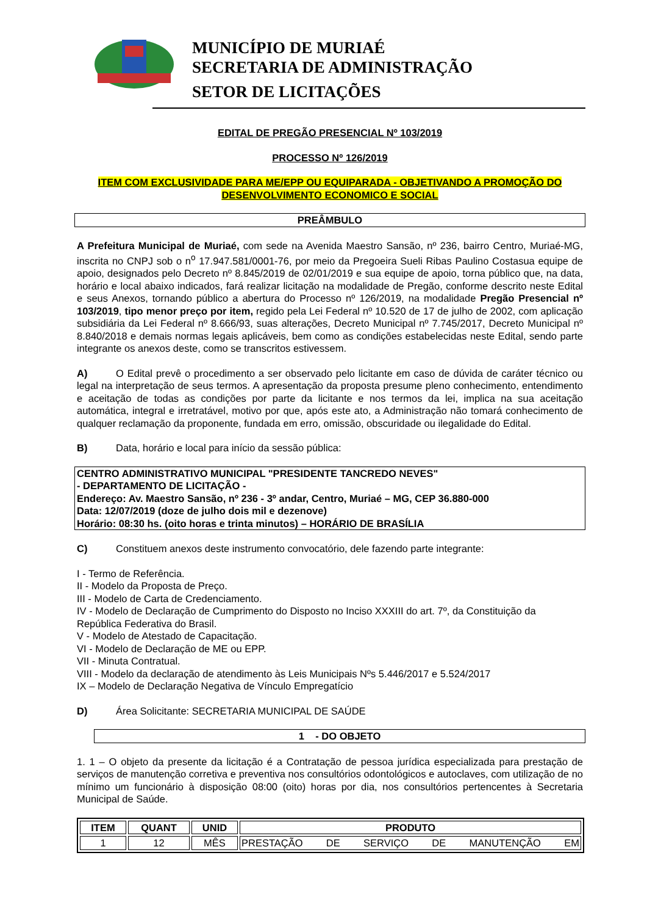MUNICÍPIO DE MURIAÉ
SECRETARIA DE ADMINISTRAÇÃO
SETOR DE LICITAÇÕES
EDITAL DE PREGÃO PRESENCIAL Nº 103/2019
PROCESSO Nº 126/2019
ITEM COM EXCLUSIVIDADE PARA ME/EPP OU EQUIPARADA - OBJETIVANDO A PROMOÇÃO DO DESENVOLVIMENTO ECONOMICO E SOCIAL
PREÂMBULO
A Prefeitura Municipal de Muriaé, com sede na Avenida Maestro Sansão, nº 236, bairro Centro, Muriaé-MG, inscrita no CNPJ sob o n<sup>o</sup> 17.947.581/0001-76, por meio da Pregoeira Sueli Ribas Paulino Costasua equipe de apoio, designados pelo Decreto nº 8.845/2019 de 02/01/2019 e sua equipe de apoio, torna público que, na data, horário e local abaixo indicados, fará realizar licitação na modalidade de Pregão, conforme descrito neste Edital e seus Anexos, tornando público a abertura do Processo nº 126/2019, na modalidade Pregão Presencial nº 103/2019, tipo menor preço por item, regido pela Lei Federal nº 10.520 de 17 de julho de 2002, com aplicação subsidiária da Lei Federal nº 8.666/93, suas alterações, Decreto Municipal nº 7.745/2017, Decreto Municipal nº 8.840/2018 e demais normas legais aplicáveis, bem como as condições estabelecidas neste Edital, sendo parte integrante os anexos deste, como se transcritos estivessem.
A) O Edital prevê o procedimento a ser observado pelo licitante em caso de dúvida de caráter técnico ou legal na interpretação de seus termos. A apresentação da proposta presume pleno conhecimento, entendimento e aceitação de todas as condições por parte da licitante e nos termos da lei, implica na sua aceitação automática, integral e irretratável, motivo por que, após este ato, a Administração não tomará conhecimento de qualquer reclamação da proponente, fundada em erro, omissão, obscuridade ou ilegalidade do Edital.
B) Data, horário e local para início da sessão pública:
CENTRO ADMINISTRATIVO MUNICIPAL "PRESIDENTE TANCREDO NEVES"
- DEPARTAMENTO DE LICITAÇÃO -
Endereço: Av. Maestro Sansão, nº 236 - 3º andar, Centro, Muriaé – MG, CEP 36.880-000
Data: 12/07/2019 (doze de julho dois mil e dezenove)
Horário: 08:30 hs. (oito horas e trinta minutos) – HORÁRIO DE BRASÍLIA
C) Constituem anexos deste instrumento convocatório, dele fazendo parte integrante:
I - Termo de Referência.
II - Modelo da Proposta de Preço.
III - Modelo de Carta de Credenciamento.
IV - Modelo de Declaração de Cumprimento do Disposto no Inciso XXXIII do art. 7º, da Constituição da República Federativa do Brasil.
V - Modelo de Atestado de Capacitação.
VI - Modelo de Declaração de ME ou EPP.
VII - Minuta Contratual.
VIII - Modelo da declaração de atendimento às Leis Municipais Nºs 5.446/2017 e 5.524/2017
IX – Modelo de Declaração Negativa de Vínculo Empregatício
D) Área Solicitante: SECRETARIA MUNICIPAL DE SAÚDE
1 - DO OBJETO
1. 1 – O objeto da presente da licitação é a Contratação de pessoa jurídica especializada para prestação de serviços de manutenção corretiva e preventiva nos consultórios odontológicos e autoclaves, com utilização de no mínimo um funcionário à disposição 08:00 (oito) horas por dia, nos consultórios pertencentes à Secretaria Municipal de Saúde.
| ITEM | QUANT | UNID | PRODUTO |
| --- | --- | --- | --- |
| 1 | 12 | MÊS | PRESTAÇÃO DE SERVIÇO DE MANUTENÇÃO EM |